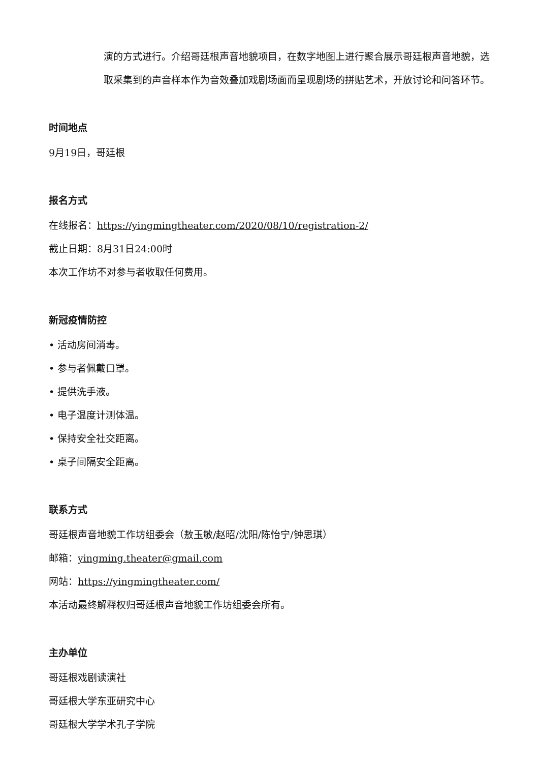演的方式进行。介绍哥廷根声音地貌项目，在数字地图上进行聚合展示哥廷根声音地貌，选取采集到的声音样本作为音效叠加戏剧场面而呈现剧场的拼贴艺术，开放讨论和问答环节。
时间地点
9月19日，哥廷根
报名方式
在线报名：https://yingmingtheater.com/2020/08/10/registration-2/
截止日期：8月31日24:00时
本次工作坊不对参与者收取任何费用。
新冠疫情防控
• 活动房间消毒。
• 参与者佩戴口罩。
• 提供洗手液。
• 电子温度计测体温。
• 保持安全社交距离。
• 桌子间隔安全距离。
联系方式
哥廷根声音地貌工作坊组委会（敖玉敏/赵昭/沈阳/陈怡宁/钟思琪）
邮箱：yingming.theater@gmail.com
网站：https://yingmingtheater.com/
本活动最终解释权归哥廷根声音地貌工作坊组委会所有。
主办单位
哥廷根戏剧读演社
哥廷根大学东亚研究中心
哥廷根大学学术孔子学院